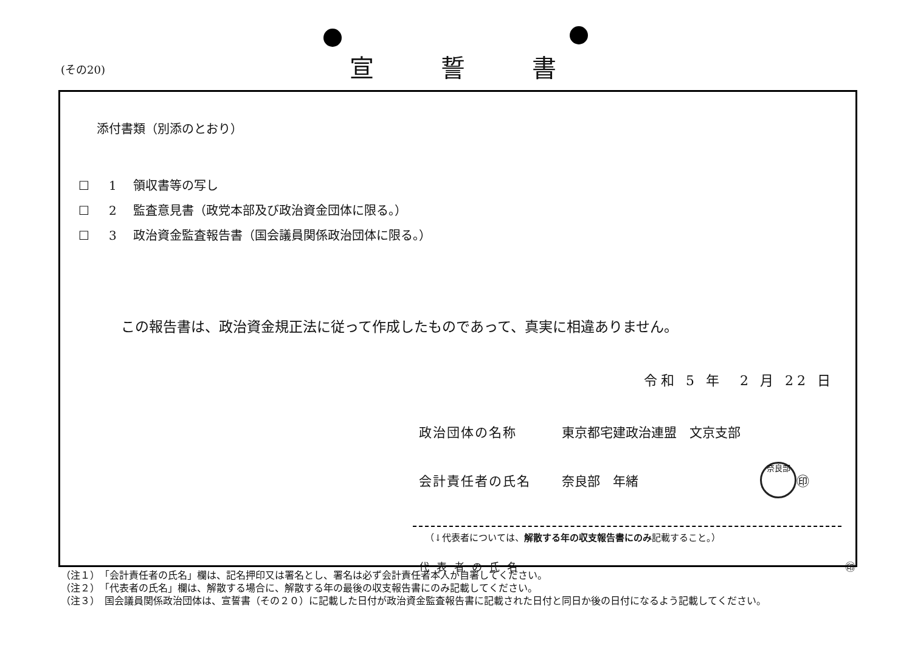(その20) 宣誓書
添付書類（別添のとおり）
☐ 1 領収書等の写し
☐ 2 監査意見書（政党本部及び政治資金団体に限る。）
☐ 3 政治資金監査報告書（国会議員関係政治団体に限る。）
この報告書は、政治資金規正法に従って作成したものであって、真実に相違ありません。
令和 5 年　2 月 22 日
政治団体の名称 東京都宅建政治連盟　文京支部
会計責任者の氏名 奈良部　年緒
奈良部 ㊞
（↓代表者については、解散する年の収支報告書にのみ記載すること。）
代表者の氏名 ㊞
（注１）　「会計責任者の氏名」欄は、記名押印又は署名とし、署名は必ず会計責任者本人が自署してください。
（注２）　「代表者の氏名」欄は、解散する場合に、解散する年の最後の収支報告書にのみ記載してください。
（注３）　国会議員関係政治団体は、宣誓書（その２０）に記載した日付が政治資金監査報告書に記載された日付と同日か後の日付になるよう記載してください。